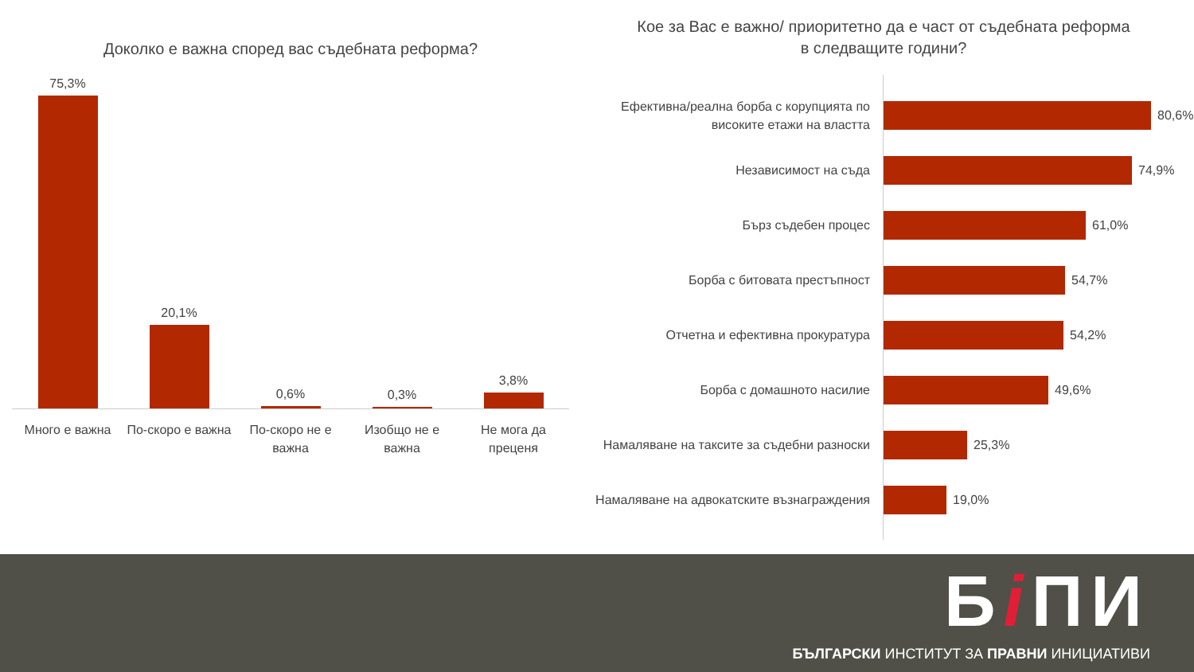Доколко е важна според вас съдебната реформа?
75,3% 20,1% 0,6% 0,3% 3,8%
Много е важна По-скоро е важна По-скоро не е важна Изобщо не е важна Не мога да преценя
Кое за Вас е важно/ приоритетно да е част от съдебната реформа
в следващите години?
Ефективна/реална борба с корупцията по високите етажи на властта
80,6%
Независимост на съда
74,9%
Бърз съдебен процес
61,0%
Борба с битовата престъпност
54,7%
Отчетна и ефективна прокуратура
54,2%
Борба с домашното насилие
49,6%
Намаляване на таксите за съдебни разноски
25,3%
Намаляване на адвокатските възнаграждения
19,0%
Бi ПИ
БЪЛГАРСКИ ИНСТИТУТ ЗА ПРАВНИ ИНИЦИАТИВИ